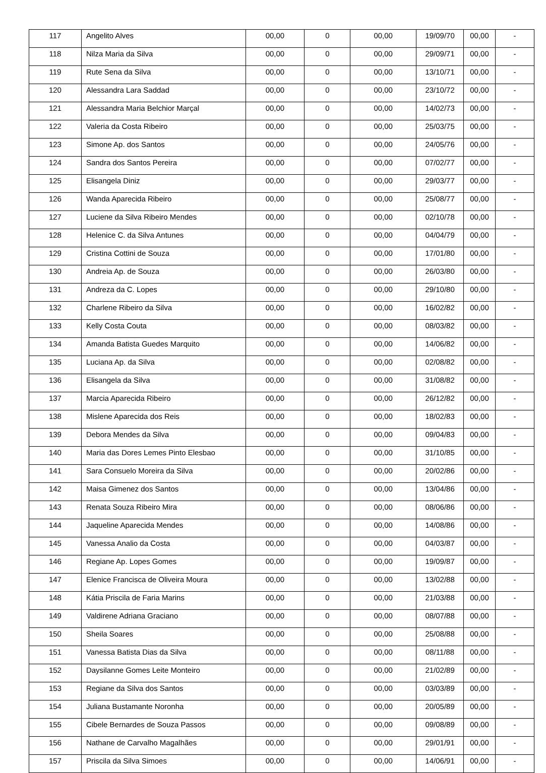| 117 | Angelito Alves | 00,00 | 0 | 00,00 | 19/09/70 | 00,00 | - |
| 118 | Nilza Maria da Silva | 00,00 | 0 | 00,00 | 29/09/71 | 00,00 | - |
| 119 | Rute Sena da Silva | 00,00 | 0 | 00,00 | 13/10/71 | 00,00 | - |
| 120 | Alessandra Lara Saddad | 00,00 | 0 | 00,00 | 23/10/72 | 00,00 | - |
| 121 | Alessandra Maria Belchior Marçal | 00,00 | 0 | 00,00 | 14/02/73 | 00,00 | - |
| 122 | Valeria da Costa Ribeiro | 00,00 | 0 | 00,00 | 25/03/75 | 00,00 | - |
| 123 | Simone Ap. dos Santos | 00,00 | 0 | 00,00 | 24/05/76 | 00,00 | - |
| 124 | Sandra dos Santos Pereira | 00,00 | 0 | 00,00 | 07/02/77 | 00,00 | - |
| 125 | Elisangela Diniz | 00,00 | 0 | 00,00 | 29/03/77 | 00,00 | - |
| 126 | Wanda Aparecida Ribeiro | 00,00 | 0 | 00,00 | 25/08/77 | 00,00 | - |
| 127 | Luciene da Silva Ribeiro Mendes | 00,00 | 0 | 00,00 | 02/10/78 | 00,00 | - |
| 128 | Helenice C. da Silva Antunes | 00,00 | 0 | 00,00 | 04/04/79 | 00,00 | - |
| 129 | Cristina Cottini de Souza | 00,00 | 0 | 00,00 | 17/01/80 | 00,00 | - |
| 130 | Andreia Ap. de Souza | 00,00 | 0 | 00,00 | 26/03/80 | 00,00 | - |
| 131 | Andreza da C. Lopes | 00,00 | 0 | 00,00 | 29/10/80 | 00,00 | - |
| 132 | Charlene Ribeiro da Silva | 00,00 | 0 | 00,00 | 16/02/82 | 00,00 | - |
| 133 | Kelly Costa Couta | 00,00 | 0 | 00,00 | 08/03/82 | 00,00 | - |
| 134 | Amanda Batista Guedes Marquito | 00,00 | 0 | 00,00 | 14/06/82 | 00,00 | - |
| 135 | Luciana Ap. da Silva | 00,00 | 0 | 00,00 | 02/08/82 | 00,00 | - |
| 136 | Elisangela da Silva | 00,00 | 0 | 00,00 | 31/08/82 | 00,00 | - |
| 137 | Marcia Aparecida Ribeiro | 00,00 | 0 | 00,00 | 26/12/82 | 00,00 | - |
| 138 | Mislene Aparecida dos Reis | 00,00 | 0 | 00,00 | 18/02/83 | 00,00 | - |
| 139 | Debora Mendes da Silva | 00,00 | 0 | 00,00 | 09/04/83 | 00,00 | - |
| 140 | Maria das Dores Lemes Pinto Elesbao | 00,00 | 0 | 00,00 | 31/10/85 | 00,00 | - |
| 141 | Sara Consuelo Moreira da Silva | 00,00 | 0 | 00,00 | 20/02/86 | 00,00 | - |
| 142 | Maisa Gimenez dos Santos | 00,00 | 0 | 00,00 | 13/04/86 | 00,00 | - |
| 143 | Renata Souza Ribeiro Mira | 00,00 | 0 | 00,00 | 08/06/86 | 00,00 | - |
| 144 | Jaqueline Aparecida Mendes | 00,00 | 0 | 00,00 | 14/08/86 | 00,00 | - |
| 145 | Vanessa Analio da Costa | 00,00 | 0 | 00,00 | 04/03/87 | 00,00 | - |
| 146 | Regiane Ap. Lopes Gomes | 00,00 | 0 | 00,00 | 19/09/87 | 00,00 | - |
| 147 | Elenice Francisca de Oliveira Moura | 00,00 | 0 | 00,00 | 13/02/88 | 00,00 | - |
| 148 | Kátia Priscila de Faria Marins | 00,00 | 0 | 00,00 | 21/03/88 | 00,00 | - |
| 149 | Valdirene Adriana Graciano | 00,00 | 0 | 00,00 | 08/07/88 | 00,00 | - |
| 150 | Sheila Soares | 00,00 | 0 | 00,00 | 25/08/88 | 00,00 | - |
| 151 | Vanessa Batista Dias da Silva | 00,00 | 0 | 00,00 | 08/11/88 | 00,00 | - |
| 152 | Daysilanne Gomes Leite Monteiro | 00,00 | 0 | 00,00 | 21/02/89 | 00,00 | - |
| 153 | Regiane da Silva dos Santos | 00,00 | 0 | 00,00 | 03/03/89 | 00,00 | - |
| 154 | Juliana Bustamante Noronha | 00,00 | 0 | 00,00 | 20/05/89 | 00,00 | - |
| 155 | Cibele Bernardes de Souza Passos | 00,00 | 0 | 00,00 | 09/08/89 | 00,00 | - |
| 156 | Nathane de Carvalho Magalhães | 00,00 | 0 | 00,00 | 29/01/91 | 00,00 | - |
| 157 | Priscila da Silva Simoes | 00,00 | 0 | 00,00 | 14/06/91 | 00,00 | - |